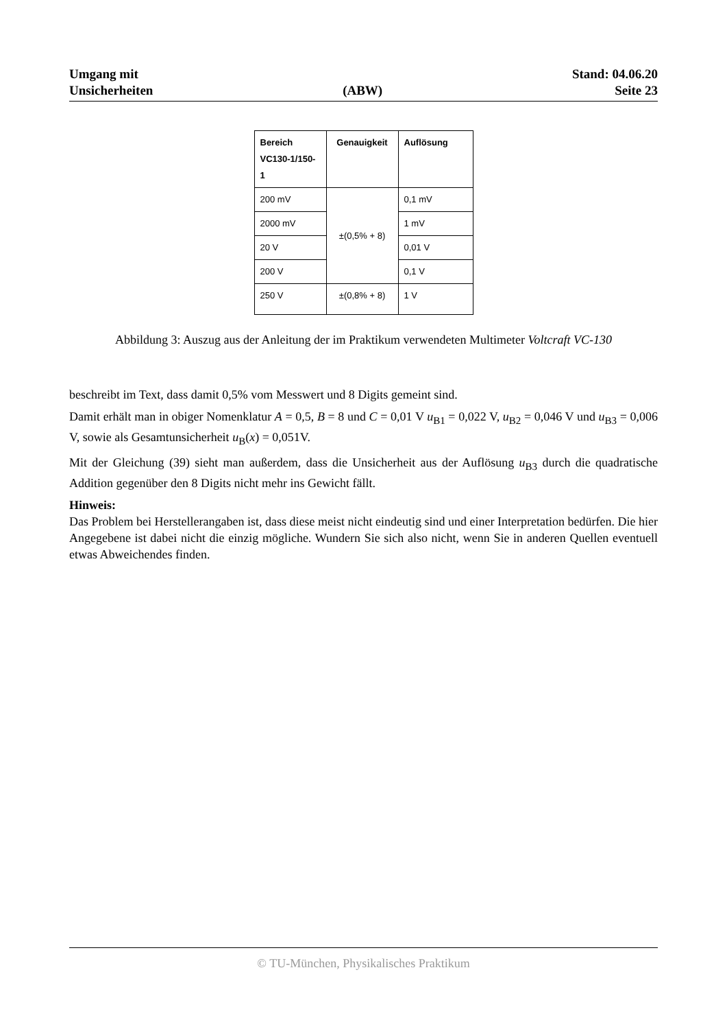Umgang mit
Unsicherheiten
(ABW)
Stand: 04.06.20
Seite 23
| Bereich VC130-1/150-1 | Genauigkeit | Auflösung |
| --- | --- | --- |
| 200 mV | ±(0,5% + 8) | 0,1 mV |
| 2000 mV | | 1 mV |
| 20 V | | 0,01 V |
| 200 V | | 0,1 V |
| 250 V | ±(0,8% + 8) | 1 V |
Abbildung 3: Auszug aus der Anleitung der im Praktikum verwendeten Multimeter Voltcraft VC-130
beschreibt im Text, dass damit 0,5% vom Messwert und 8 Digits gemeint sind.
Damit erhält man in obiger Nomenklatur A = 0,5, B = 8 und C = 0,01 V u<sub>B1</sub> = 0,022 V, u<sub>B2</sub> = 0,046 V und u<sub>B3</sub> = 0,006 V, sowie als Gesamtunsicherheit u<sub>B</sub>(x) = 0,051V.
Mit der Gleichung (39) sieht man außerdem, dass die Unsicherheit aus der Auflösung u<sub>B3</sub> durch die quadratische Addition gegenüber den 8 Digits nicht mehr ins Gewicht fällt.
Hinweis:
Das Problem bei Herstellerangaben ist, dass diese meist nicht eindeutig sind und einer Interpretation bedürfen. Die hier Angegebene ist dabei nicht die einzig mögliche. Wundern Sie sich also nicht, wenn Sie in anderen Quellen eventuell etwas Abweichendes finden.
© TU-München, Physikalisches Praktikum